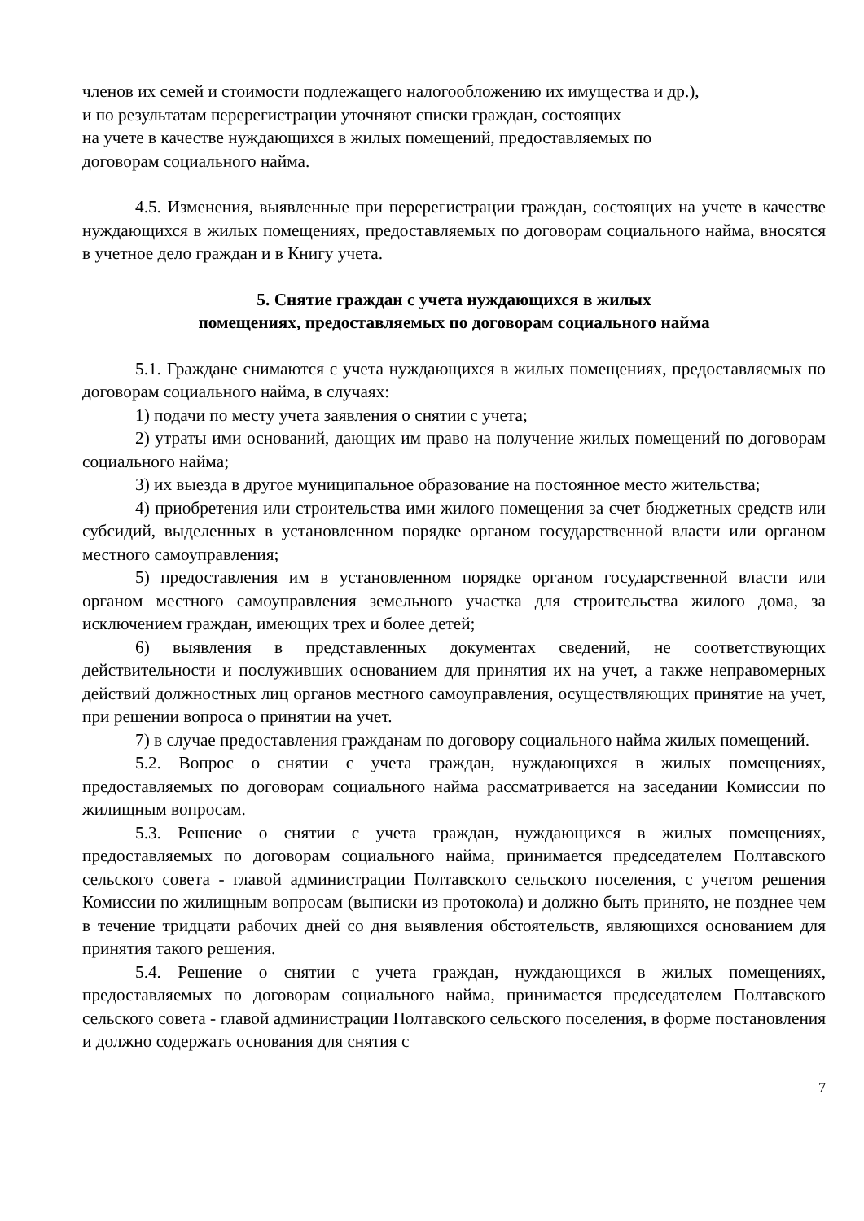членов их семей и стоимости подлежащего налогообложению их имущества и др.),
и по результатам перерегистрации уточняют списки граждан, состоящих
на учете в качестве нуждающихся в жилых помещений, предоставляемых по
договорам социального найма.
4.5. Изменения, выявленные при перерегистрации граждан, состоящих на учете в качестве нуждающихся в жилых помещениях, предоставляемых по договорам социального найма, вносятся в учетное дело граждан и в Книгу учета.
5. Снятие граждан с учета нуждающихся в жилых
помещениях, предоставляемых по договорам социального найма
5.1. Граждане снимаются с учета нуждающихся в жилых помещениях, предоставляемых по договорам социального найма, в случаях:
1) подачи по месту учета заявления о снятии с учета;
2) утраты ими оснований, дающих им право на получение жилых помещений по договорам социального найма;
3) их выезда в другое муниципальное образование на постоянное место жительства;
4) приобретения или строительства ими жилого помещения за счет бюджетных средств или субсидий, выделенных в установленном порядке органом государственной власти или органом местного самоуправления;
5) предоставления им в установленном порядке органом государственной власти или органом местного самоуправления земельного участка для строительства жилого дома, за исключением граждан, имеющих трех и более детей;
6) выявления в представленных документах сведений, не соответствующих действительности и послуживших основанием для принятия их на учет, а также неправомерных действий должностных лиц органов местного самоуправления, осуществляющих принятие на учет, при решении вопроса о принятии на учет.
7) в случае предоставления гражданам по договору социального найма жилых помещений.
5.2. Вопрос о снятии с учета граждан, нуждающихся в жилых помещениях, предоставляемых по договорам социального найма рассматривается на заседании Комиссии по жилищным вопросам.
5.3. Решение о снятии с учета граждан, нуждающихся в жилых помещениях, предоставляемых по договорам социального найма, принимается председателем Полтавского сельского совета - главой администрации Полтавского сельского поселения, с учетом решения Комиссии по жилищным вопросам (выписки из протокола) и должно быть принято, не позднее чем в течение тридцати рабочих дней со дня выявления обстоятельств, являющихся основанием для принятия такого решения.
5.4. Решение о снятии с учета граждан, нуждающихся в жилых помещениях, предоставляемых по договорам социального найма, принимается председателем Полтавского сельского совета - главой администрации Полтавского сельского поселения, в форме постановления и должно содержать основания для снятия с
7